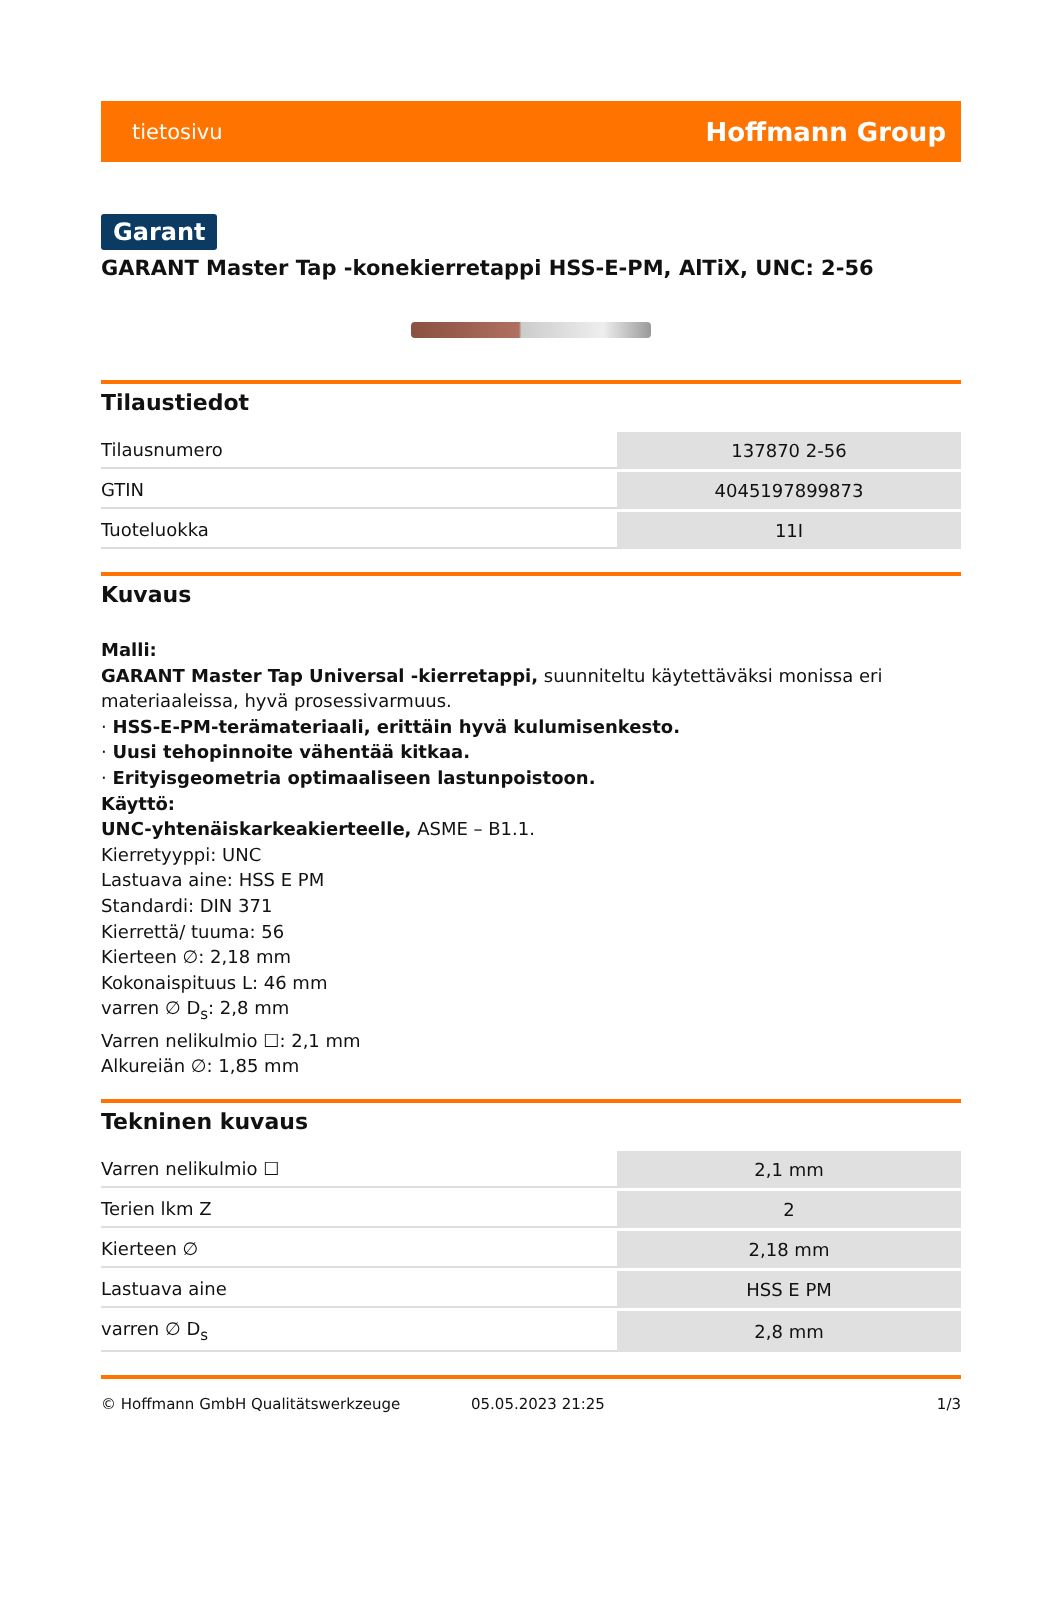tietosivu Hoffmann Group
Garant
GARANT Master Tap -konekierretappi HSS-E-PM, AlTiX, UNC: 2-56
Tilaustiedot
| Tilausnumero | 137870 2-56 |
| GTIN | 4045197899873 |
| Tuoteluokka | 11I |
Kuvaus
Malli:
GARANT Master Tap Universal -kierretappi, suunniteltu käytettäväksi monissa eri materiaaleissa, hyvä prosessivarmuus.
· HSS-E-PM-terämateriaali, erittäin hyvä kulumisenkesto.
· Uusi tehopinnoite vähentää kitkaa.
· Erityisgeometria optimaaliseen lastunpoistoon.
Käyttö:
UNC-yhtenäiskarkeakierteelle, ASME – B1.1.
Kierretyyppi: UNC
Lastuava aine: HSS E PM
Standardi: DIN 371
Kierrettä/ tuuma: 56
Kierteen ∅: 2,18 mm
Kokonaispituus L: 46 mm
varren ∅ D<sub>s</sub>: 2,8 mm
Varren nelikulmio ☐: 2,1 mm
Alkureiän ∅: 1,85 mm
Tekninen kuvaus
| Varren nelikulmio ☐ | 2,1 mm |
| Terien lkm Z | 2 |
| Kierteen ∅ | 2,18 mm |
| Lastuava aine | HSS E PM |
| varren ∅ D<sub>s</sub> | 2,8 mm |
© Hoffmann GmbH Qualitätswerkzeuge 05.05.2023 21:25 1/3